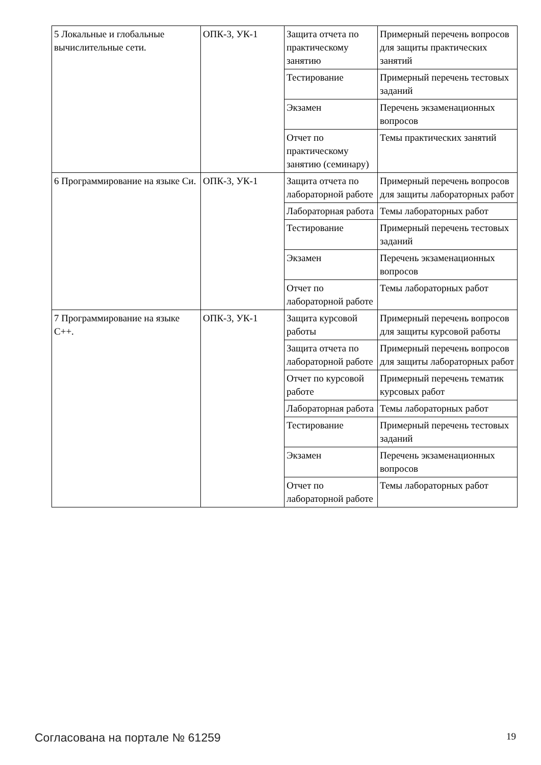| 5 Локальные и глобальные вычислительные сети. | ОПК-3, УК-1 | Защита отчета по практическому занятию | Примерный перечень вопросов для защиты практических занятий |
| | | Тестирование | Примерный перечень тестовых заданий |
| | | Экзамен | Перечень экзаменационных вопросов |
| | | Отчет по практическому занятию (семинару) | Темы практических занятий |
| 6 Программирование на языке Си. | ОПК-3, УК-1 | Защита отчета по лабораторной работе | Примерный перечень вопросов для защиты лабораторных работ |
| | | Лабораторная работа | Темы лабораторных работ |
| | | Тестирование | Примерный перечень тестовых заданий |
| | | Экзамен | Перечень экзаменационных вопросов |
| | | Отчет по лабораторной работе | Темы лабораторных работ |
| 7 Программирование на языке С++. | ОПК-3, УК-1 | Защита курсовой работы | Примерный перечень вопросов для защиты курсовой работы |
| | | Защита отчета по лабораторной работе | Примерный перечень вопросов для защиты лабораторных работ |
| | | Отчет по курсовой работе | Примерный перечень тематик курсовых работ |
| | | Лабораторная работа | Темы лабораторных работ |
| | | Тестирование | Примерный перечень тестовых заданий |
| | | Экзамен | Перечень экзаменационных вопросов |
| | | Отчет по лабораторной работе | Темы лабораторных работ |
Согласована на портале № 61259 19